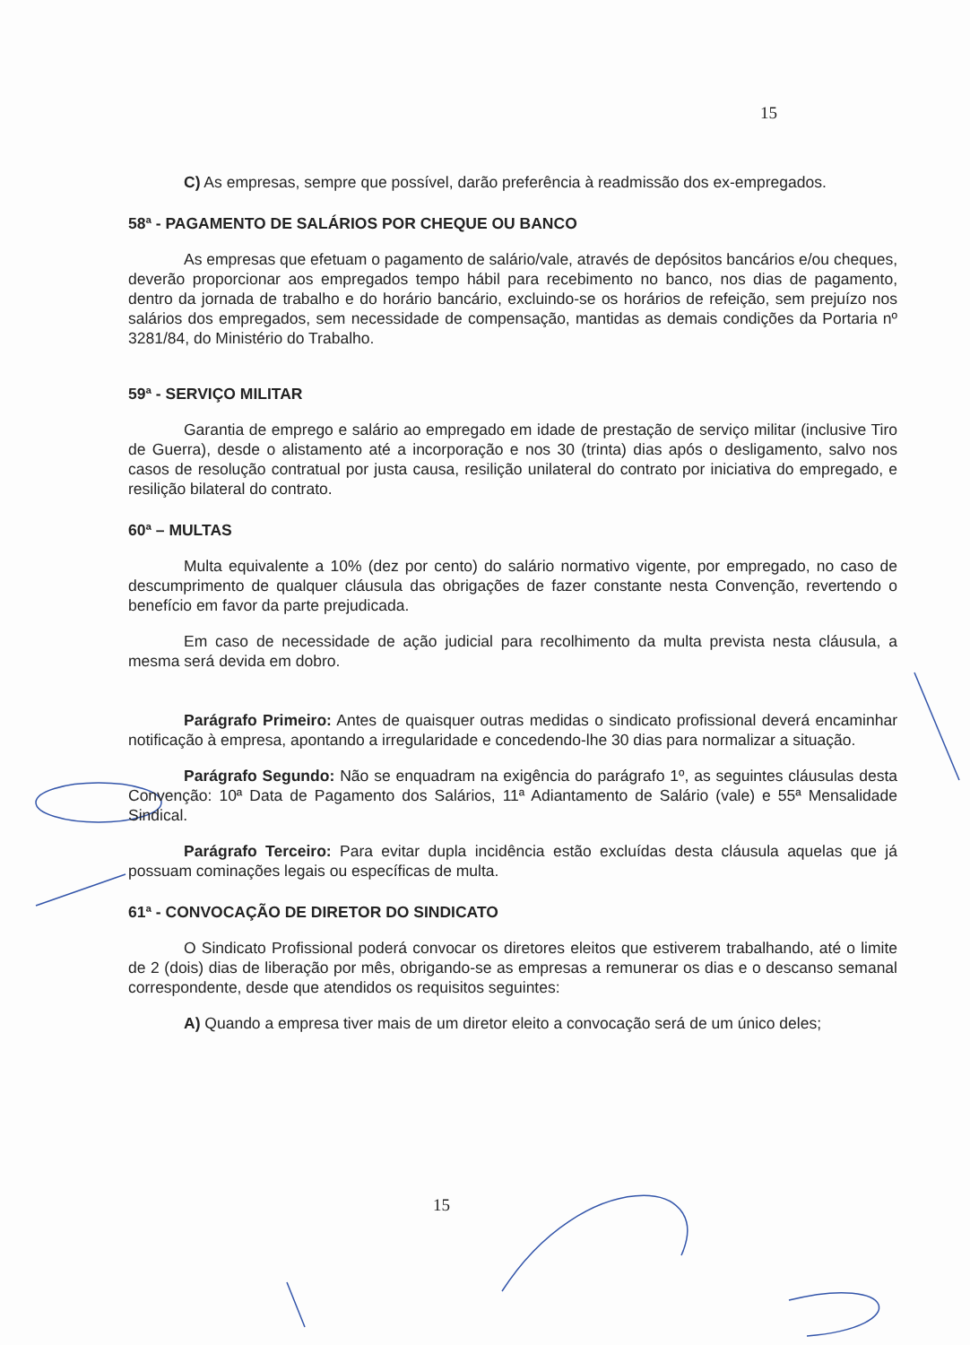15
C) As empresas, sempre que possível, darão preferência à readmissão dos ex-empregados.
58ª - PAGAMENTO DE SALÁRIOS POR CHEQUE OU BANCO
As empresas que efetuam o pagamento de salário/vale, através de depósitos bancários e/ou cheques, deverão proporcionar aos empregados tempo hábil para recebimento no banco, nos dias de pagamento, dentro da jornada de trabalho e do horário bancário, excluindo-se os horários de refeição, sem prejuízo nos salários dos empregados, sem necessidade de compensação, mantidas as demais condições da Portaria nº 3281/84, do Ministério do Trabalho.
59ª - SERVIÇO MILITAR
Garantia de emprego e salário ao empregado em idade de prestação de serviço militar (inclusive Tiro de Guerra), desde o alistamento até a incorporação e nos 30 (trinta) dias após o desligamento, salvo nos casos de resolução contratual por justa causa, resilição unilateral do contrato por iniciativa do empregado, e resilição bilateral do contrato.
60ª – MULTAS
Multa equivalente a 10% (dez por cento) do salário normativo vigente, por empregado, no caso de descumprimento de qualquer cláusula das obrigações de fazer constante nesta Convenção, revertendo o benefício em favor da parte prejudicada.
Em caso de necessidade de ação judicial para recolhimento da multa prevista nesta cláusula, a mesma será devida em dobro.
Parágrafo Primeiro: Antes de quaisquer outras medidas o sindicato profissional deverá encaminhar notificação à empresa, apontando a irregularidade e concedendo-lhe 30 dias para normalizar a situação.
Parágrafo Segundo: Não se enquadram na exigência do parágrafo 1º, as seguintes cláusulas desta Convenção: 10ª Data de Pagamento dos Salários, 11ª Adiantamento de Salário (vale) e 55ª Mensalidade Sindical.
Parágrafo Terceiro: Para evitar dupla incidência estão excluídas desta cláusula aquelas que já possuam cominações legais ou específicas de multa.
61ª - CONVOCAÇÃO DE DIRETOR DO SINDICATO
O Sindicato Profissional poderá convocar os diretores eleitos que estiverem trabalhando, até o limite de 2 (dois) dias de liberação por mês, obrigando-se as empresas a remunerar os dias e o descanso semanal correspondente, desde que atendidos os requisitos seguintes:
A) Quando a empresa tiver mais de um diretor eleito a convocação será de um único deles;
15